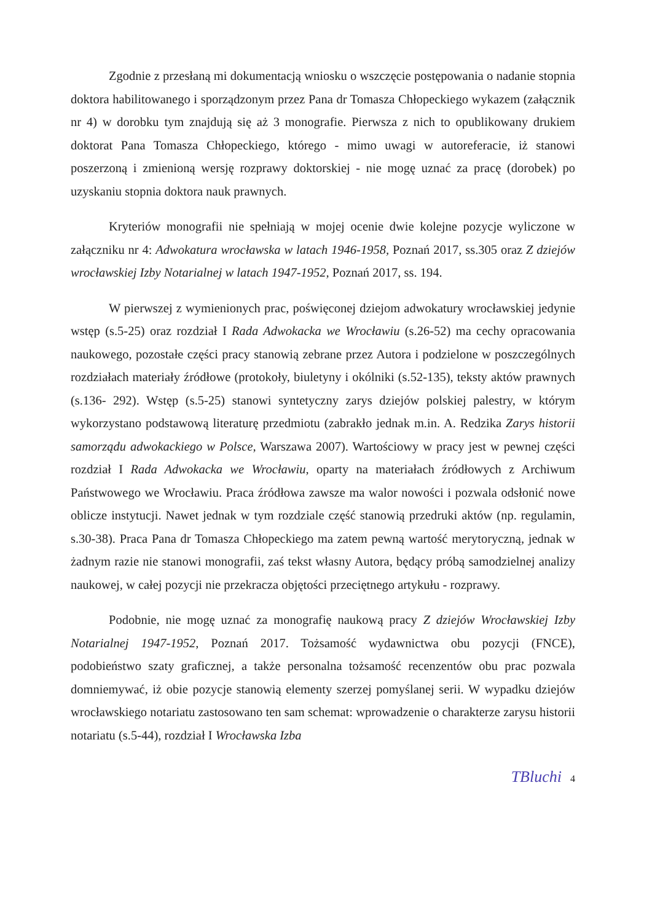Zgodnie z przesłaną mi dokumentacją wniosku o wszczęcie postępowania o nadanie stopnia doktora habilitowanego i sporządzonym przez Pana dr Tomasza Chłopeckiego wykazem (załącznik nr 4) w dorobku tym znajdują się aż 3 monografie. Pierwsza z nich to opublikowany drukiem doktorat Pana Tomasza Chłopeckiego, którego - mimo uwagi w autoreferacie, iż stanowi poszerzoną i zmienioną wersję rozprawy doktorskiej - nie mogę uznać za pracę (dorobek) po uzyskaniu stopnia doktora nauk prawnych.
Kryteriów monografii nie spełniają w mojej ocenie dwie kolejne pozycje wyliczone w załączniku nr 4: Adwokatura wrocławska w latach 1946-1958, Poznań 2017, ss.305 oraz Z dziejów wrocławskiej Izby Notarialnej w latach 1947-1952, Poznań 2017, ss. 194.
W pierwszej z wymienionych prac, poświęconej dziejom adwokatury wrocławskiej jedynie wstęp (s.5-25) oraz rozdział I Rada Adwokacka we Wrocławiu (s.26-52) ma cechy opracowania naukowego, pozostałe części pracy stanowią zebrane przez Autora i podzielone w poszczególnych rozdziałach materiały źródłowe (protokoły, biuletyny i okólniki (s.52-135), teksty aktów prawnych (s.136- 292). Wstęp (s.5-25) stanowi syntetyczny zarys dziejów polskiej palestry, w którym wykorzystano podstawową literaturę przedmiotu (zabrakło jednak m.in. A. Redzika Zarys historii samorządu adwokackiego w Polsce, Warszawa 2007). Wartościowy w pracy jest w pewnej części rozdział I Rada Adwokacka we Wrocławiu, oparty na materiałach źródłowych z Archiwum Państwowego we Wrocławiu. Praca źródłowa zawsze ma walor nowości i pozwala odsłonić nowe oblicze instytucji. Nawet jednak w tym rozdziale część stanowią przedruki aktów (np. regulamin, s.30-38). Praca Pana dr Tomasza Chłopeckiego ma zatem pewną wartość merytoryczną, jednak w żadnym razie nie stanowi monografii, zaś tekst własny Autora, będący próbą samodzielnej analizy naukowej, w całej pozycji nie przekracza objętości przeciętnego artykułu - rozprawy.
Podobnie, nie mogę uznać za monografię naukową pracy Z dziejów Wrocławskiej Izby Notarialnej 1947-1952, Poznań 2017. Tożsamość wydawnictwa obu pozycji (FNCE), podobieństwo szaty graficznej, a także personalna tożsamość recenzentów obu prac pozwala domniemywać, iż obie pozycje stanowią elementy szerzej pomyślanej serii. W wypadku dziejów wrocławskiego notariatu zastosowano ten sam schemat: wprowadzenie o charakterze zarysu historii notariatu (s.5-44), rozdział I Wrocławska Izba
TBluchi 4